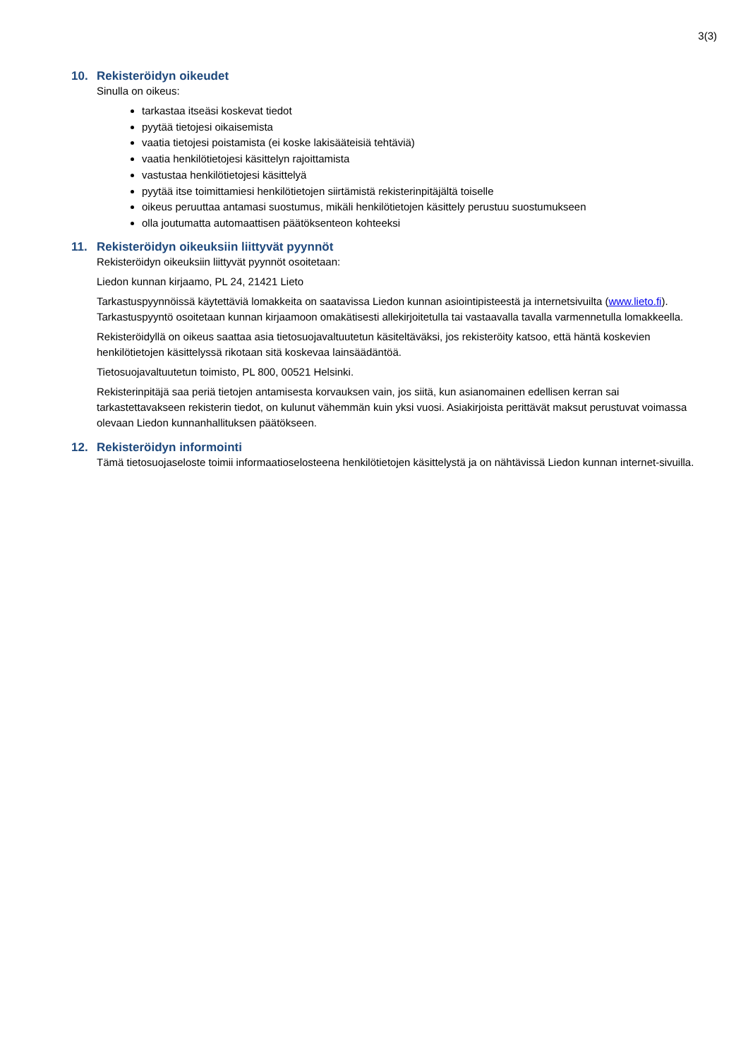3(3)
10. Rekisteröidyn oikeudet
Sinulla on oikeus:
tarkastaa itseäsi koskevat tiedot
pyytää tietojesi oikaisemista
vaatia tietojesi poistamista (ei koske lakisääteisiä tehtäviä)
vaatia henkilötietojesi käsittelyn rajoittamista
vastustaa henkilötietojesi käsittelyä
pyytää itse toimittamiesi henkilötietojen siirtämistä rekisterinpitäjältä toiselle
oikeus peruuttaa antamasi suostumus, mikäli henkilötietojen käsittely perustuu suostumukseen
olla joutumatta automaattisen päätöksenteon kohteeksi
11. Rekisteröidyn oikeuksiin liittyvät pyynnöt
Rekisteröidyn oikeuksiin liittyvät pyynnöt osoitetaan:
Liedon kunnan kirjaamo, PL 24, 21421 Lieto
Tarkastuspyynnöissä käytettäviä lomakkeita on saatavissa Liedon kunnan asiointipisteestä ja internetsivuilta (www.lieto.fi). Tarkastuspyyntö osoitetaan kunnan kirjaamoon omakätisesti allekirjoitetulla tai vastaavalla tavalla varmennetulla lomakkeella.
Rekisteröidyllä on oikeus saattaa asia tietosuojavaltuutetun käsiteltäväksi, jos rekisteröity katsoo, että häntä koskevien henkilötietojen käsittelyssä rikotaan sitä koskevaa lainsäädäntöä.
Tietosuojavaltuutetun toimisto, PL 800, 00521 Helsinki.
Rekisterinpitäjä saa periä tietojen antamisesta korvauksen vain, jos siitä, kun asianomainen edellisen kerran sai tarkastettavakseen rekisterin tiedot, on kulunut vähemmän kuin yksi vuosi. Asiakirjoista perittävät maksut perustuvat voimassa olevaan Liedon kunnanhallituksen päätökseen.
12. Rekisteröidyn informointi
Tämä tietosuojaseloste toimii informaatioselosteena henkilötietojen käsittelystä ja on nähtävissä Liedon kunnan internet-sivuilla.